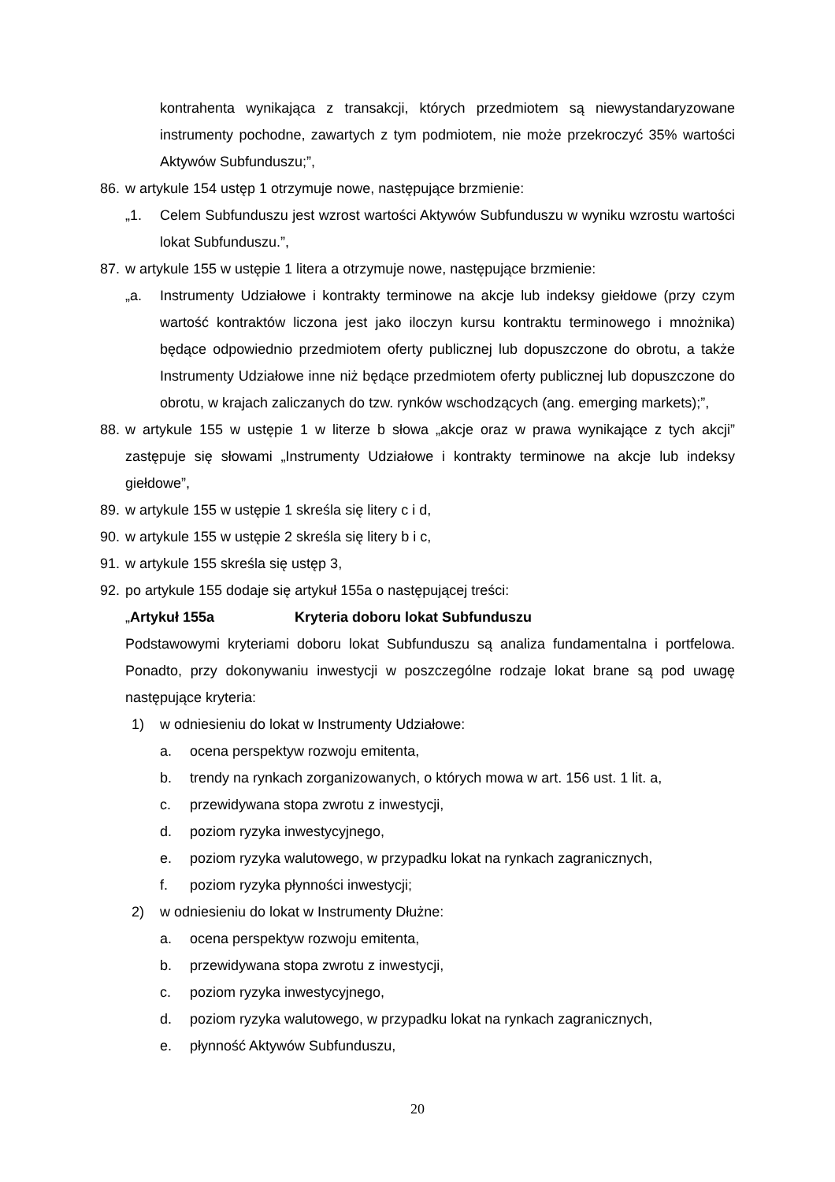kontrahenta wynikająca z transakcji, których przedmiotem są niewystandaryzowane instrumenty pochodne, zawartych z tym podmiotem, nie może przekroczyć 35% wartości Aktywów Subfunduszu;”,
86.
w artykule 154 ustęp 1 otrzymuje nowe, następujące brzmienie:
„1. Celem Subfunduszu jest wzrost wartości Aktywów Subfunduszu w wyniku wzrostu wartości lokat Subfunduszu.”,
87.
w artykule 155 w ustępie 1 litera a otrzymuje nowe, następujące brzmienie:
„a. Instrumenty Udziałowe i kontrakty terminowe na akcje lub indeksy giełdowe (przy czym wartość kontraktów liczona jest jako iloczyn kursu kontraktu terminowego i mnożnika) będące odpowiednio przedmiotem oferty publicznej lub dopuszczone do obrotu, a także Instrumenty Udziałowe inne niż będące przedmiotem oferty publicznej lub dopuszczone do obrotu, w krajach zaliczanych do tzw. rynków wschodzących (ang. emerging markets);”,
88.
w artykule 155 w ustępie 1 w literze b słowa „akcje oraz w prawa wynikające z tych akcji” zastępuje się słowami „Instrumenty Udziałowe i kontrakty terminowe na akcje lub indeksy giełdowe”,
89.
w artykule 155 w ustępie 1 skreśla się litery c i d,
90.
w artykule 155 w ustępie 2 skreśla się litery b i c,
91.
w artykule 155 skreśla się ustęp 3,
92.
po artykule 155 dodaje się artykuł 155a o następującej treści:
„Artykuł 155a Kryteria doboru lokat Subfunduszu
Podstawowymi kryteriami doboru lokat Subfunduszu są analiza fundamentalna i portfelowa. Ponadto, przy dokonywaniu inwestycji w poszczególne rodzaje lokat brane są pod uwagę następujące kryteria:
1) w odniesieniu do lokat w Instrumenty Udziałowe:
a. ocena perspektyw rozwoju emitenta,
b. trendy na rynkach zorganizowanych, o których mowa w art. 156 ust. 1 lit. a,
c. przewidywana stopa zwrotu z inwestycji,
d. poziom ryzyka inwestycyjnego,
e. poziom ryzyka walutowego, w przypadku lokat na rynkach zagranicznych,
f. poziom ryzyka płynności inwestycji;
2) w odniesieniu do lokat w Instrumenty Dłużne:
a. ocena perspektyw rozwoju emitenta,
b. przewidywana stopa zwrotu z inwestycji,
c. poziom ryzyka inwestycyjnego,
d. poziom ryzyka walutowego, w przypadku lokat na rynkach zagranicznych,
e. płynność Aktywów Subfunduszu,
20